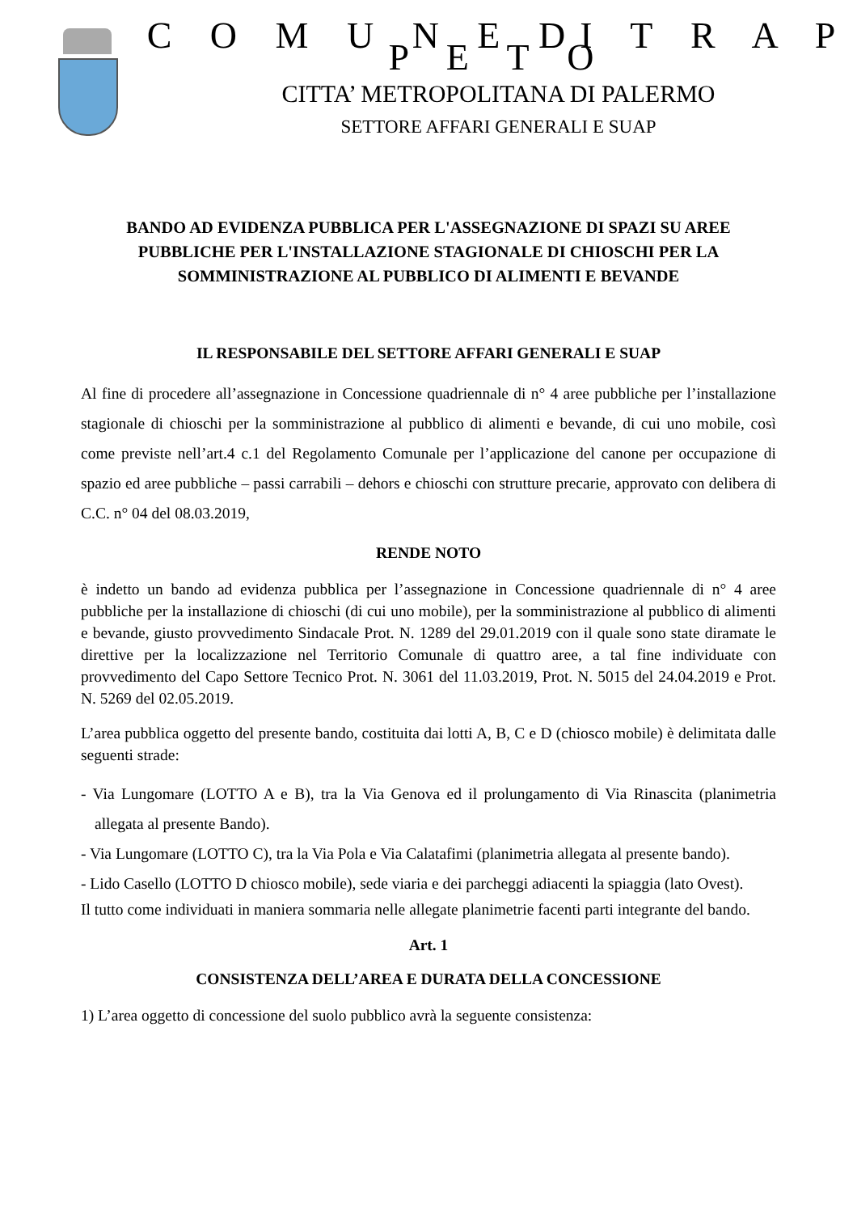C O M U N E DI T R A P P E T O
CITTA’ METROPOLITANA DI PALERMO
SETTORE AFFARI GENERALI E SUAP
BANDO AD EVIDENZA PUBBLICA PER L'ASSEGNAZIONE DI SPAZI SU AREE PUBBLICHE PER L'INSTALLAZIONE STAGIONALE DI CHIOSCHI PER LA SOMMINISTRAZIONE AL PUBBLICO DI ALIMENTI E BEVANDE
IL RESPONSABILE DEL SETTORE AFFARI GENERALI E SUAP
Al fine di procedere all’assegnazione in Concessione quadriennale di n° 4 aree pubbliche per l’installazione stagionale di chioschi per la somministrazione al pubblico di alimenti e bevande, di cui uno mobile, così come previste nell’art.4 c.1 del Regolamento Comunale per l’applicazione del canone per occupazione di spazio ed aree pubbliche – passi carrabili – dehors e chioschi con strutture precarie, approvato con delibera di C.C. n° 04 del 08.03.2019,
RENDE NOTO
è indetto un bando ad evidenza pubblica per l’assegnazione in Concessione quadriennale di n° 4 aree pubbliche per la installazione di chioschi (di cui uno mobile), per la somministrazione al pubblico di alimenti e bevande, giusto provvedimento Sindacale Prot. N. 1289 del 29.01.2019 con il quale sono state diramate le direttive per la localizzazione nel Territorio Comunale di quattro aree, a tal fine individuate con provvedimento del Capo Settore Tecnico Prot. N. 3061 del 11.03.2019, Prot. N. 5015 del 24.04.2019 e Prot. N. 5269 del 02.05.2019.
L’area pubblica oggetto del presente bando, costituita dai lotti A, B, C e D (chiosco mobile) è delimitata dalle seguenti strade:
- Via Lungomare (LOTTO A e B), tra la Via Genova ed il prolungamento di Via Rinascita (planimetria allegata al presente Bando).
- Via Lungomare (LOTTO C), tra la Via Pola e Via Calatafimi (planimetria allegata al presente bando).
- Lido Casello (LOTTO D chiosco mobile), sede viaria e dei parcheggi adiacenti la spiaggia (lato Ovest).
Il tutto come individuati in maniera sommaria nelle allegate planimetrie facenti parti integrante del bando.
Art. 1
CONSISTENZA DELL’AREA E DURATA DELLA CONCESSIONE
1) L’area oggetto di concessione del suolo pubblico avrà la seguente consistenza: